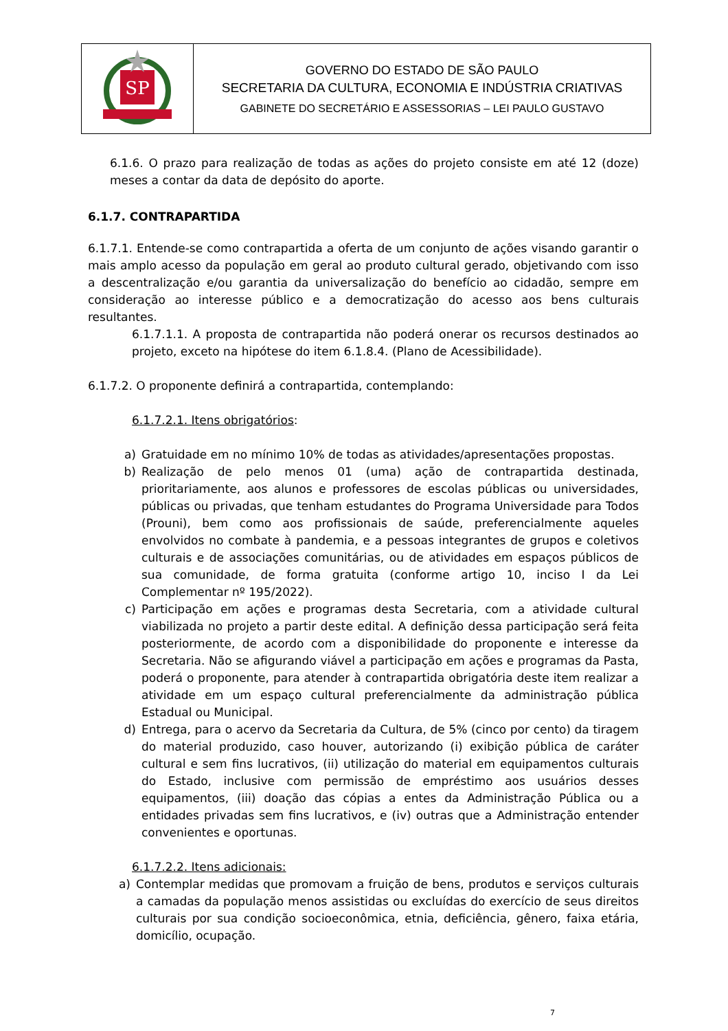| SP | GOVERNO DO ESTADO DE SÃO PAULO SECRETARIA DA CULTURA, ECONOMIA E INDÚSTRIA CRIATIVAS GABINETE DO SECRETÁRIO E ASSESSORIAS – LEI PAULO GUSTAVO |
6.1.6. O prazo para realização de todas as ações do projeto consiste em até 12 (doze) meses a contar da data de depósito do aporte.
6.1.7. CONTRAPARTIDA
6.1.7.1. Entende-se como contrapartida a oferta de um conjunto de ações visando garantir o mais amplo acesso da população em geral ao produto cultural gerado, objetivando com isso a descentralização e/ou garantia da universalização do benefício ao cidadão, sempre em consideração ao interesse público e a democratização do acesso aos bens culturais resultantes.
6.1.7.1.1. A proposta de contrapartida não poderá onerar os recursos destinados ao projeto, exceto na hipótese do item 6.1.8.4. (Plano de Acessibilidade).
6.1.7.2. O proponente definirá a contrapartida, contemplando:
6.1.7.2.1. Itens obrigatórios:
a) Gratuidade em no mínimo 10% de todas as atividades/apresentações propostas.
b) Realização de pelo menos 01 (uma) ação de contrapartida destinada, prioritariamente, aos alunos e professores de escolas públicas ou universidades, públicas ou privadas, que tenham estudantes do Programa Universidade para Todos (Prouni), bem como aos profissionais de saúde, preferencialmente aqueles envolvidos no combate à pandemia, e a pessoas integrantes de grupos e coletivos culturais e de associações comunitárias, ou de atividades em espaços públicos de sua comunidade, de forma gratuita (conforme artigo 10, inciso I da Lei Complementar nº 195/2022).
c) Participação em ações e programas desta Secretaria, com a atividade cultural viabilizada no projeto a partir deste edital. A definição dessa participação será feita posteriormente, de acordo com a disponibilidade do proponente e interesse da Secretaria. Não se afigurando viável a participação em ações e programas da Pasta, poderá o proponente, para atender à contrapartida obrigatória deste item realizar a atividade em um espaço cultural preferencialmente da administração pública Estadual ou Municipal.
d) Entrega, para o acervo da Secretaria da Cultura, de 5% (cinco por cento) da tiragem do material produzido, caso houver, autorizando (i) exibição pública de caráter cultural e sem fins lucrativos, (ii) utilização do material em equipamentos culturais do Estado, inclusive com permissão de empréstimo aos usuários desses equipamentos, (iii) doação das cópias a entes da Administração Pública ou a entidades privadas sem fins lucrativos, e (iv) outras que a Administração entender convenientes e oportunas.
6.1.7.2.2. Itens adicionais:
a) Contemplar medidas que promovam a fruição de bens, produtos e serviços culturais a camadas da população menos assistidas ou excluídas do exercício de seus direitos culturais por sua condição socioeconômica, etnia, deficiência, gênero, faixa etária, domicílio, ocupação.
7